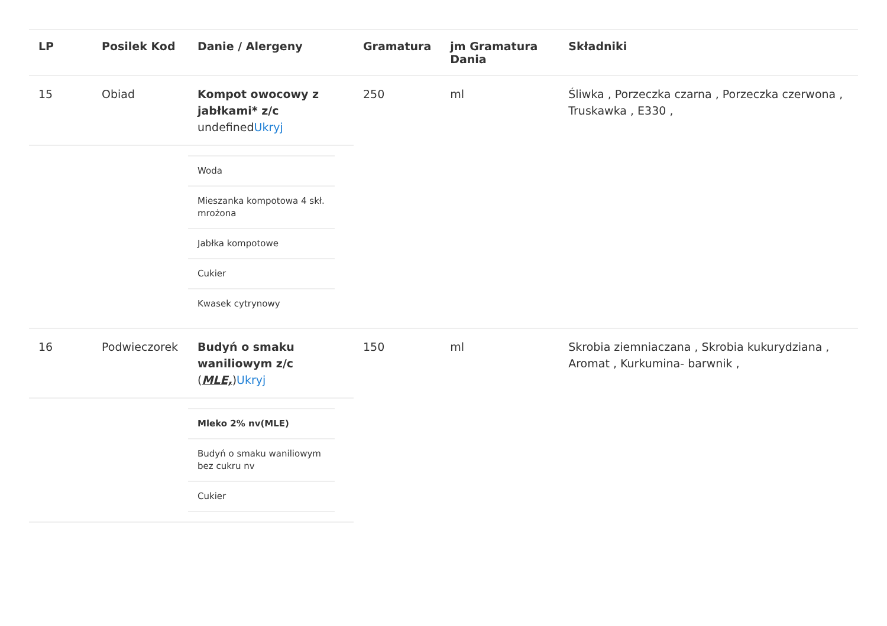| LP | Posilek Kod | Danie / Alergeny | Gramatura | jm Gramatura Dania | Składniki |
| --- | --- | --- | --- | --- | --- |
| 15 | Obiad | Kompot owocowy z jabłkami* z/c undefined Ukryj | 250 | ml | Śliwka , Porzeczka czarna , Porzeczka czerwona , Truskawka , E330 , |
| | | / Woda / / Mieszanka kompotowa 4 skł. mrożona / / Jabłka kompotowe / / Cukier / / Kwasek cytrynowy / | | | |
| 16 | Podwieczorek | Budyń o smaku waniliowym z/c ( MLE, ) Ukryj | 150 | ml | Skrobia ziemniaczana , Skrobia kukurydziana , Aromat , Kurkumina- barwnik , |
| | | / Mleko 2% nv(MLE) / / Budyń o smaku waniliowym bez cukru nv / / Cukier / | | | |